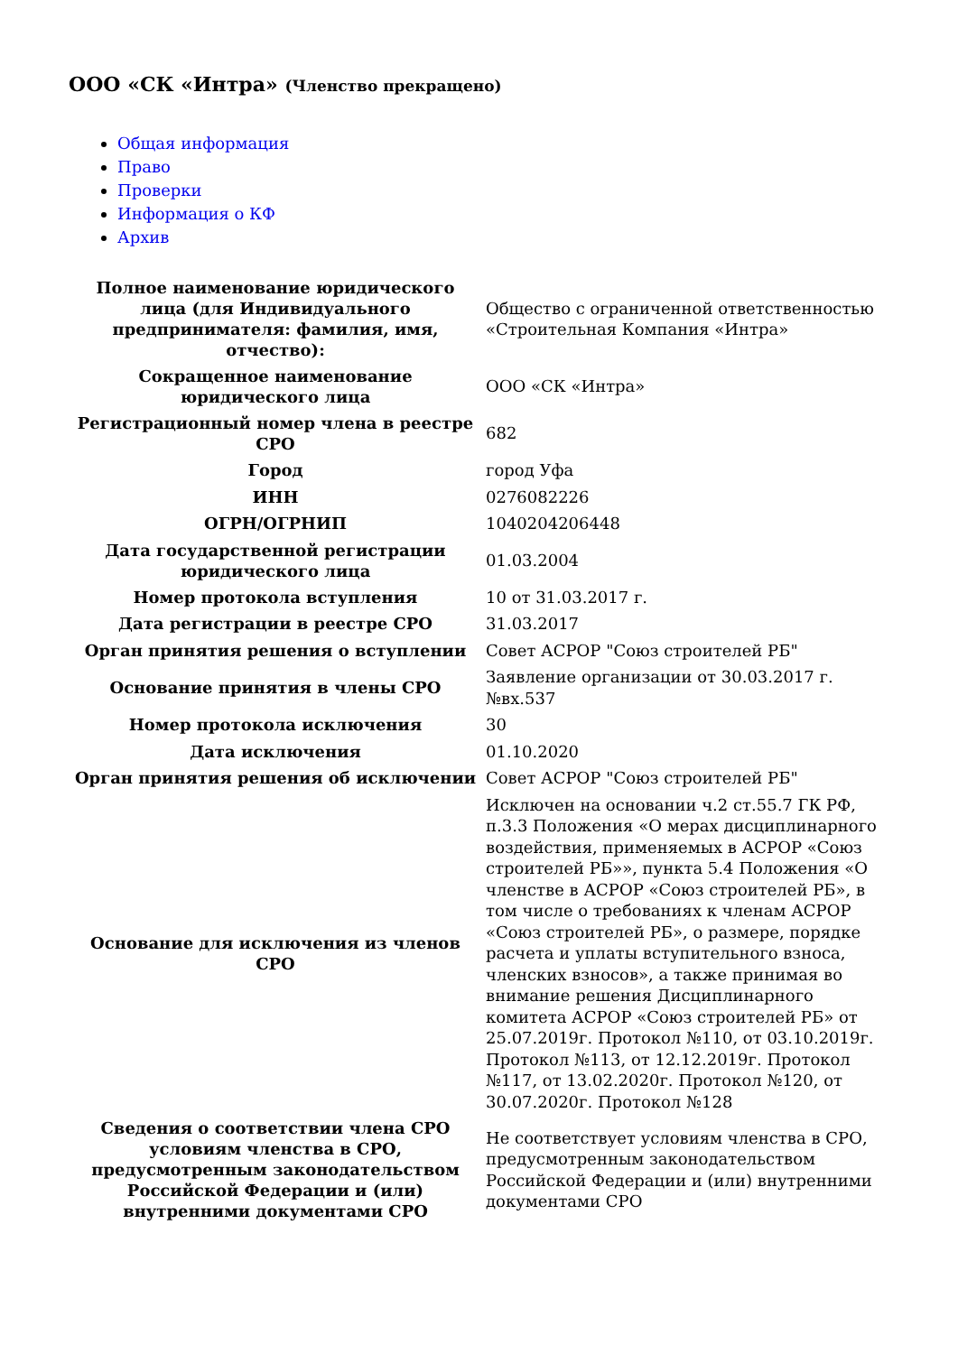ООО «СК «Интра» (Членство прекращено)
Общая информация
Право
Проверки
Информация о КФ
Архив
| Полное наименование юридического лица (для Индивидуального предпринимателя: фамилия, имя, отчество): | Общество с ограниченной ответственностью «Строительная Компания «Интра» |
| Сокращенное наименование юридического лица | ООО «СК «Интра» |
| Регистрационный номер члена в реестре СРО | 682 |
| Город | город Уфа |
| ИНН | 0276082226 |
| ОГРН/ОГРНИП | 1040204206448 |
| Дата государственной регистрации юридического лица | 01.03.2004 |
| Номер протокола вступления | 10 от 31.03.2017 г. |
| Дата регистрации в реестре СРО | 31.03.2017 |
| Орган принятия решения о вступлении | Совет АСРОР "Союз строителей РБ" |
| Основание принятия в члены СРО | Заявление организации от 30.03.2017 г. №вх.537 |
| Номер протокола исключения | 30 |
| Дата исключения | 01.10.2020 |
| Орган принятия решения об исключении | Совет АСРОР "Союз строителей РБ" |
| Основание для исключения из членов СРО | Исключен на основании ч.2 ст.55.7 ГК РФ, п.3.3 Положения «О мерах дисциплинарного воздействия, применяемых в АСРОР «Союз строителей РБ»», пункта 5.4 Положения «О членстве в АСРОР «Союз строителей РБ», в том числе о требованиях к членам АСРОР «Союз строителей РБ», о размере, порядке расчета и уплаты вступительного взноса, членских взносов», а также принимая во внимание решения Дисциплинарного комитета АСРОР «Союз строителей РБ» от 25.07.2019г. Протокол №110, от 03.10.2019г. Протокол №113, от 12.12.2019г. Протокол №117, от 13.02.2020г. Протокол №120, от 30.07.2020г. Протокол №128 |
| Сведения о соответствии члена СРО условиям членства в СРО, предусмотренным законодательством Российской Федерации и (или) внутренними документами СРО | Не соответствует условиям членства в СРО, предусмотренным законодательством Российской Федерации и (или) внутренними документами СРО |